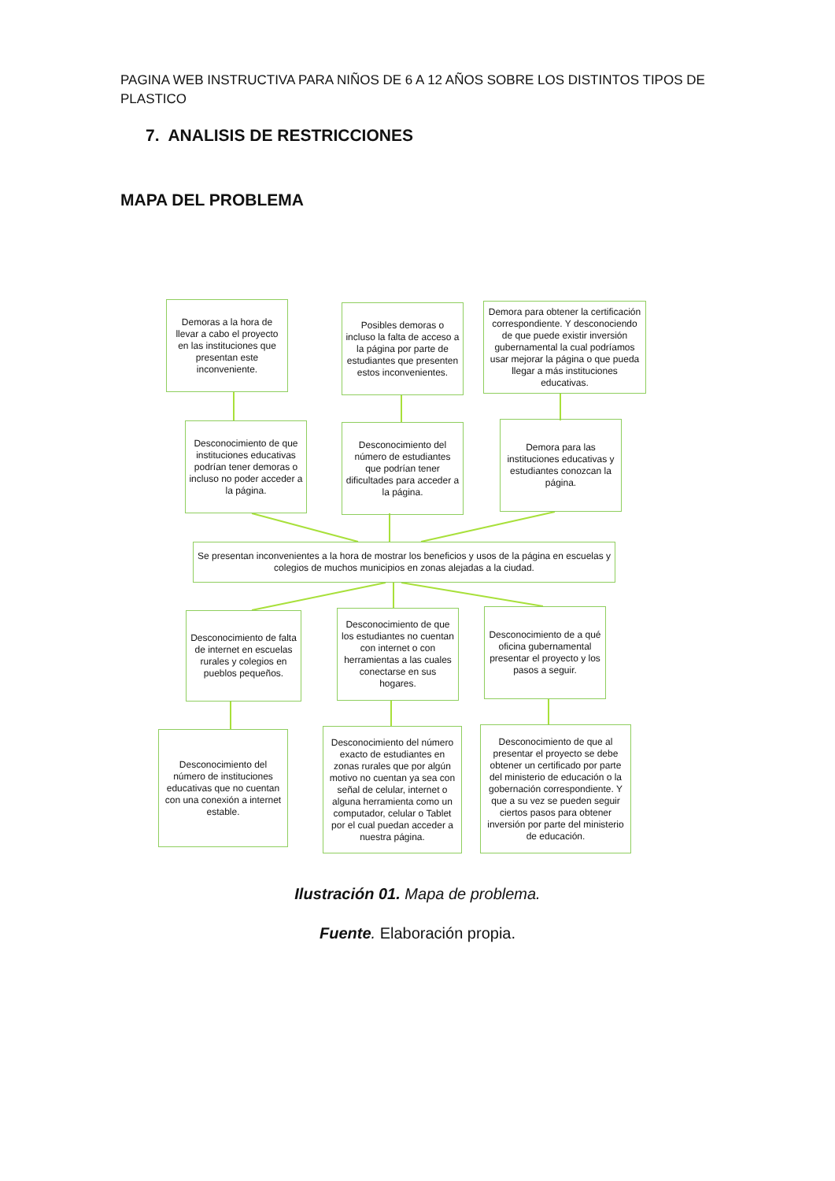PAGINA WEB INSTRUCTIVA PARA NIÑOS DE 6 A 12 AÑOS SOBRE LOS DISTINTOS TIPOS DE PLASTICO
7. ANALISIS DE RESTRICCIONES
MAPA DEL PROBLEMA
Demoras a la hora de llevar a cabo el proyecto en las instituciones que presentan este inconveniente.
Posibles demoras o incluso la falta de acceso a la página por parte de estudiantes que presenten estos inconvenientes.
Demora para obtener la certificación correspondiente. Y desconociendo de que puede existir inversión gubernamental la cual podríamos usar mejorar la página o que pueda llegar a más instituciones educativas.
Desconocimiento de que instituciones educativas podrían tener demoras o incluso no poder acceder a la página.
Desconocimiento del número de estudiantes que podrían tener dificultades para acceder a la página.
Demora para las instituciones educativas y estudiantes conozcan la página.
Se presentan inconvenientes a la hora de mostrar los beneficios y usos de la página en escuelas y colegios de muchos municipios en zonas alejadas a la ciudad.
Desconocimiento de falta de internet en escuelas rurales y colegios en pueblos pequeños.
Desconocimiento de que los estudiantes no cuentan con internet o con herramientas a las cuales conectarse en sus hogares.
Desconocimiento de a qué oficina gubernamental presentar el proyecto y los pasos a seguir.
Desconocimiento del número de instituciones educativas que no cuentan con una conexión a internet estable.
Desconocimiento del número exacto de estudiantes en zonas rurales que por algún motivo no cuentan ya sea con señal de celular, internet o alguna herramienta como un computador, celular o Tablet por el cual puedan acceder a nuestra página.
Desconocimiento de que al presentar el proyecto se debe obtener un certificado por parte del ministerio de educación o la gobernación correspondiente. Y que a su vez se pueden seguir ciertos pasos para obtener inversión por parte del ministerio de educación.
Ilustración 01. Mapa de problema.
Fuente. Elaboración propia.